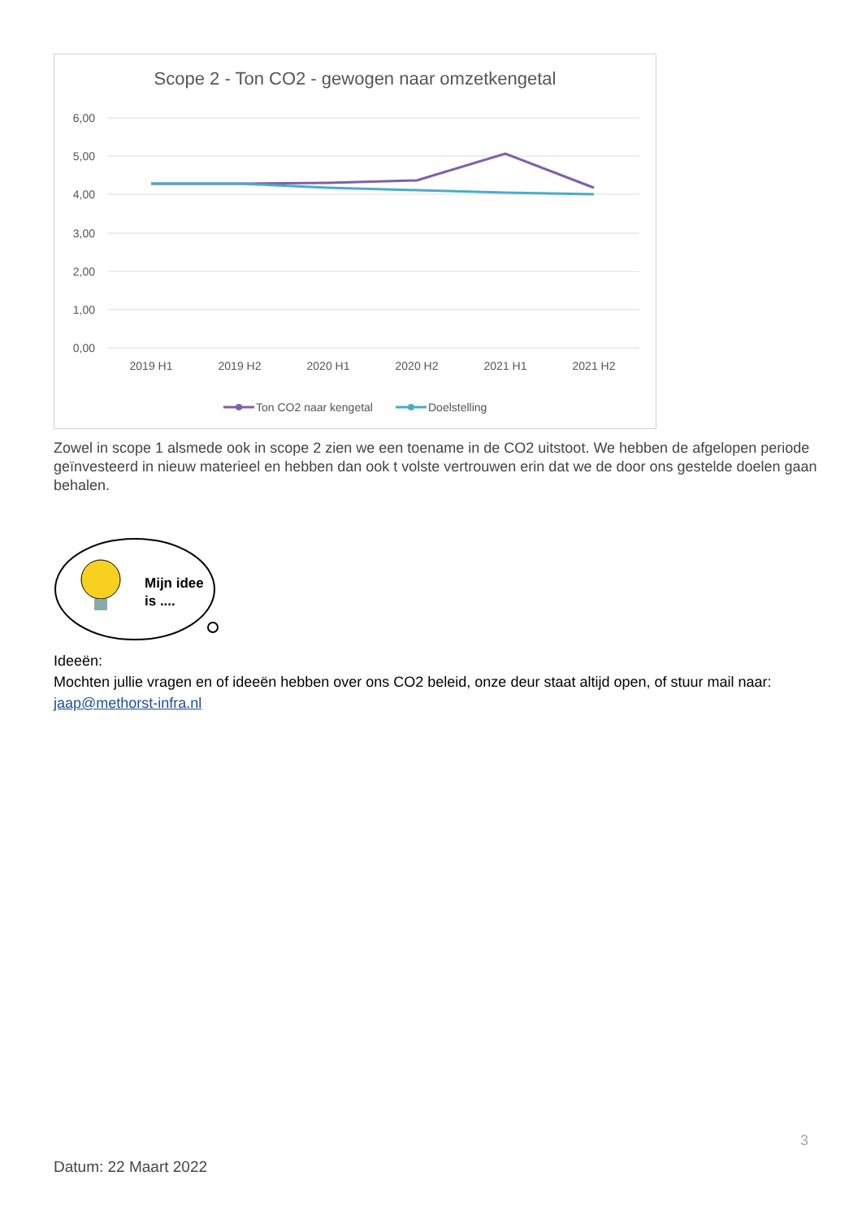Scope 2 - Ton CO2 - gewogen naar omzetkengetal
6,00
5,00
4,00
3,00
2,00
1,00
0,00
2019 H1
2019 H2
2020 H1
2020 H2
2021 H1
2021 H2
Ton CO2 naar kengetal
Doelstelling
Zowel in scope 1 alsmede ook in scope 2 zien we een toename in de CO2 uitstoot. We hebben de afgelopen periode geïnvesteerd in nieuw materieel en hebben dan ook t volste vertrouwen erin dat we de door ons gestelde doelen gaan behalen.
Mijn idee
is ....
Ideeën:
Mochten jullie vragen en of ideeën hebben over ons CO2 beleid, onze deur staat altijd open, of stuur mail naar: jaap@methorst-infra.nl
3
Datum: 22 Maart 2022